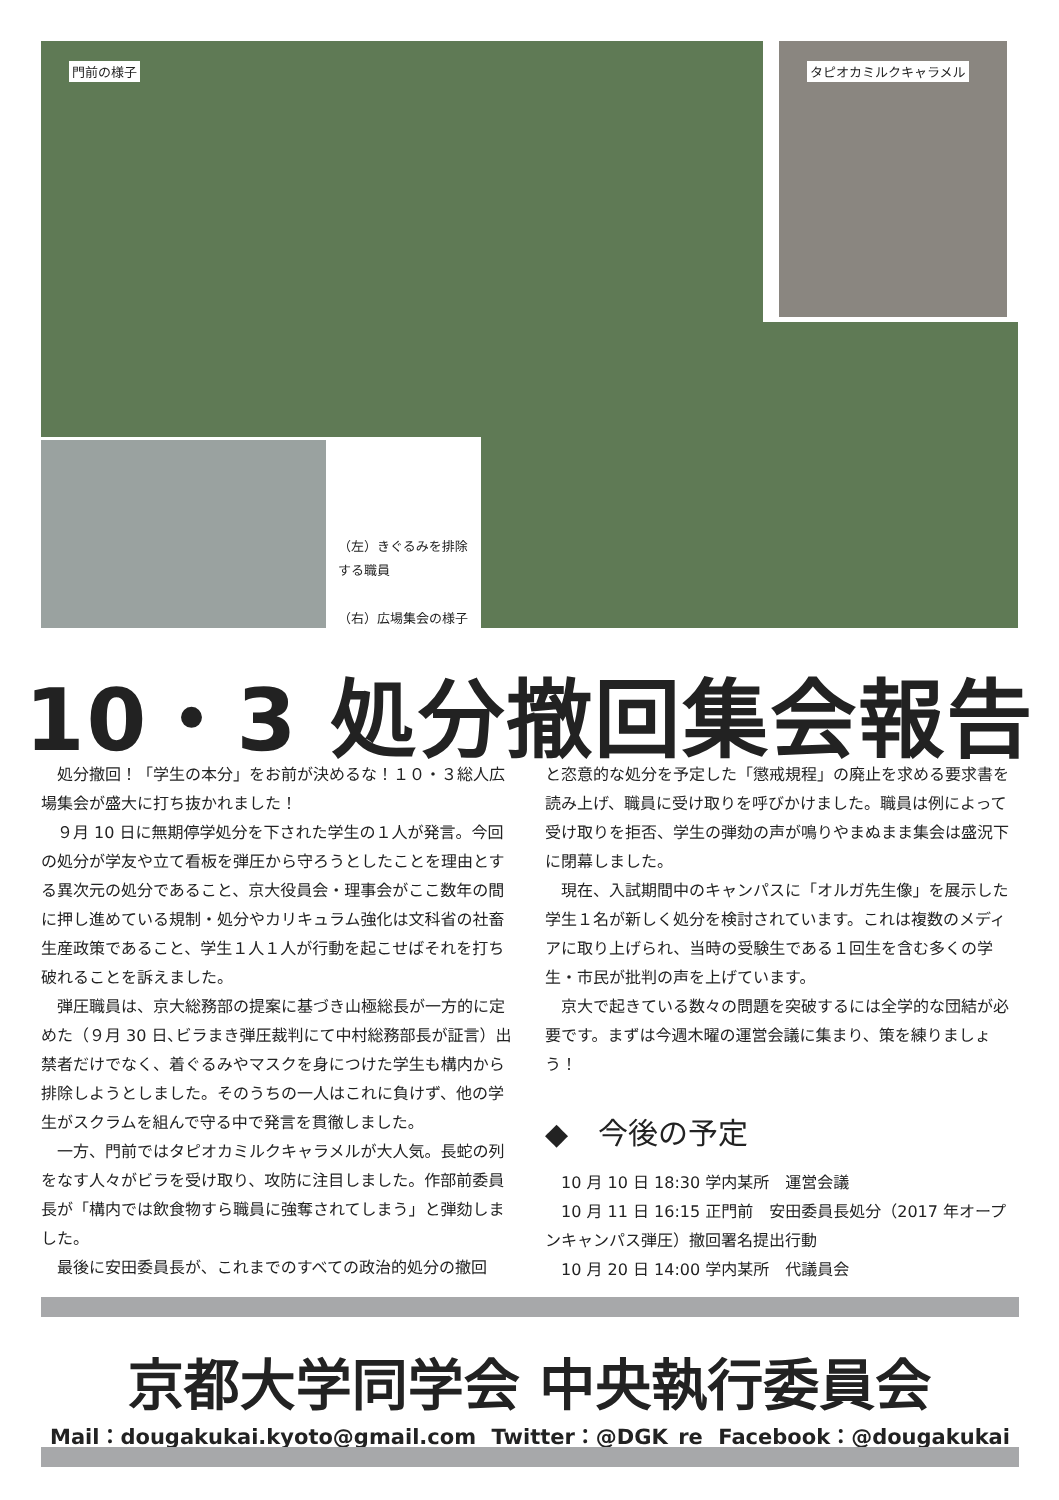門前の様子 タピオカミルクキャラメル
（左）きぐるみを排除する職員
（右）広場集会の様子
10・3 処分撤回集会報告
処分撤回！「学生の本分」をお前が決めるな！１０・３総人広場集会が盛大に打ち抜かれました！
９月 10 日に無期停学処分を下された学生の１人が発言。今回の処分が学友や立て看板を弾圧から守ろうとしたことを理由とする異次元の処分であること、京大役員会・理事会がここ数年の間に押し進めている規制・処分やカリキュラム強化は文科省の社畜生産政策であること、学生１人１人が行動を起こせばそれを打ち破れることを訴えました。
弾圧職員は、京大総務部の提案に基づき山極総長が一方的に定めた（９月 30 日､ビラまき弾圧裁判にて中村総務部長が証言）出禁者だけでなく、着ぐるみやマスクを身につけた学生も構内から排除しようとしました。そのうちの一人はこれに負けず、他の学生がスクラムを組んで守る中で発言を貫徹しました。
一方、門前ではタピオカミルクキャラメルが大人気。長蛇の列をなす人々がビラを受け取り、攻防に注目しました。作部前委員長が「構内では飲食物すら職員に強奪されてしまう」と弾劾しました。
最後に安田委員長が、これまでのすべての政治的処分の撤回
と恣意的な処分を予定した「懲戒規程」の廃止を求める要求書を読み上げ、職員に受け取りを呼びかけました。職員は例によって受け取りを拒否、学生の弾劾の声が鳴りやまぬまま集会は盛況下に閉幕しました。
現在、入試期間中のキャンパスに「オルガ先生像」を展示した学生１名が新しく処分を検討されています。これは複数のメディアに取り上げられ、当時の受験生である１回生を含む多くの学生・市民が批判の声を上げています。
京大で起きている数々の問題を突破するには全学的な団結が必要です。まずは今週木曜の運営会議に集まり、策を練りましょう！
◆　今後の予定
10 月 10 日 18:30 学内某所　運営会議
10 月 11 日 16:15 正門前　安田委員長処分（2017 年オープンキャンパス弾圧）撤回署名提出行動
10 月 20 日 14:00 学内某所　代議員会
京都大学同学会 中央執行委員会
Mail：dougakukai.kyoto@gmail.com Twitter：@DGK_re Facebook：@dougakukai